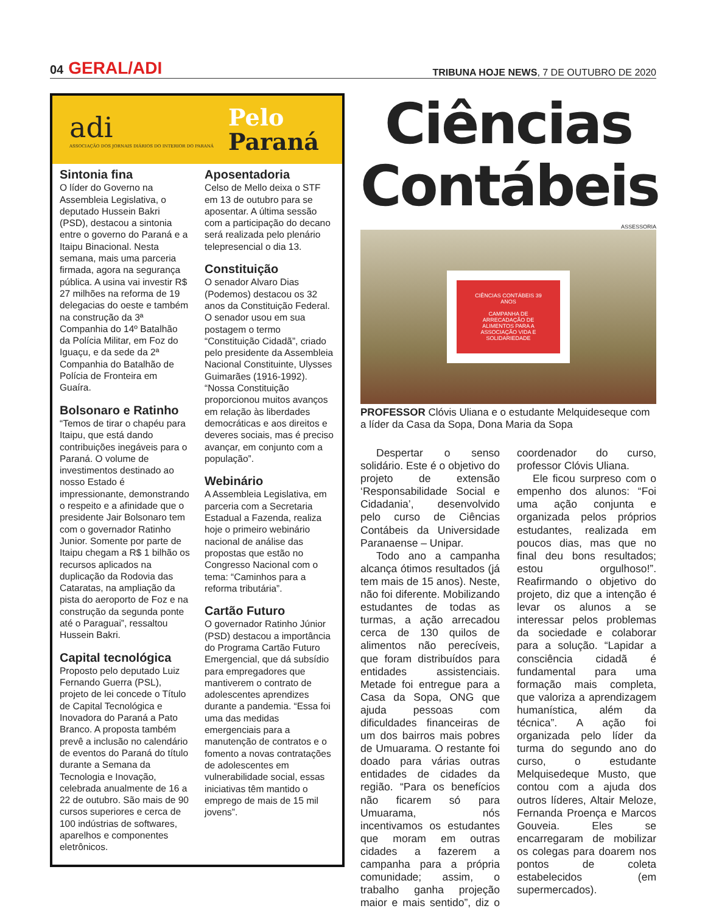04 GERAL/ADI
TRIBUNA HOJE NEWS, 7 DE OUTUBRO DE 2020
adi
ASSOCIAÇÃO DOS JORNAIS DIÁRIOS DO INTERIOR DO PARANÁ
Pelo
Paraná
Sintonia fina
O líder do Governo na Assembleia Legislativa, o deputado Hussein Bakri (PSD), destacou a sintonia entre o governo do Paraná e a Itaipu Binacional. Nesta semana, mais uma parceria firmada, agora na segurança pública. A usina vai investir R$ 27 milhões na reforma de 19 delegacias do oeste e também na construção da 3ª Companhia do 14º Batalhão da Polícia Militar, em Foz do Iguaçu, e da sede da 2ª Companhia do Batalhão de Polícia de Fronteira em Guaíra.
Bolsonaro e Ratinho
“Temos de tirar o chapéu para Itaipu, que está dando contribuições inegáveis para o Paraná. O volume de investimentos destinado ao nosso Estado é impressionante, demonstrando o respeito e a afinidade que o presidente Jair Bolsonaro tem com o governador Ratinho Junior. Somente por parte de Itaipu chegam a R$ 1 bilhão os recursos aplicados na duplicação da Rodovia das Cataratas, na ampliação da pista do aeroporto de Foz e na construção da segunda ponte até o Paraguai”, ressaltou Hussein Bakri.
Capital tecnológica
Proposto pelo deputado Luiz Fernando Guerra (PSL), projeto de lei concede o Título de Capital Tecnológica e Inovadora do Paraná a Pato Branco. A proposta também prevê a inclusão no calendário de eventos do Paraná do título durante a Semana da Tecnologia e Inovação, celebrada anualmente de 16 a 22 de outubro. São mais de 90 cursos superiores e cerca de 100 indústrias de softwares, aparelhos e componentes eletrônicos.
Aposentadoria
Celso de Mello deixa o STF em 13 de outubro para se aposentar. A última sessão com a participação do decano será realizada pelo plenário telepresencial o dia 13.
Constituição
O senador Alvaro Dias (Podemos) destacou os 32 anos da Constituição Federal. O senador usou em sua postagem o termo “Constituição Cidadã”, criado pelo presidente da Assembleia Nacional Constituinte, Ulysses Guimarães (1916-1992). “Nossa Constituição proporcionou muitos avanços em relação às liberdades democráticas e aos direitos e deveres sociais, mas é preciso avançar, em conjunto com a população”.
Webinário
A Assembleia Legislativa, em parceria com a Secretaria Estadual a Fazenda, realiza hoje o primeiro webinário nacional de análise das propostas que estão no Congresso Nacional com o tema: “Caminhos para a reforma tributária”.
Cartão Futuro
O governador Ratinho Júnior (PSD) destacou a importância do Programa Cartão Futuro Emergencial, que dá subsídio para empregadores que mantiverem o contrato de adolescentes aprendizes durante a pandemia. “Essa foi uma das medidas emergenciais para a manutenção de contratos e o fomento a novas contratações de adolescentes em vulnerabilidade social, essas iniciativas têm mantido o emprego de mais de 15 mil jovens”.
Ciências Contábeis
ASSESSORIA
CIÊNCIAS CONTÁBEIS 39 ANOS
CAMPANHA DE ARRECADAÇÃO DE ALIMENTOS PARA A ASSOCIAÇÃO VIDA E SOLIDARIEDADE
PROFESSOR Clóvis Uliana e o estudante Melquideseque com a líder da Casa da Sopa, Dona Maria da Sopa
Despertar o senso solidário. Este é o objetivo do projeto de extensão ‘Responsabilidade Social e Cidadania’, desenvolvido pelo curso de Ciências Contábeis da Universidade Paranaense – Unipar.
Todo ano a campanha alcança ótimos resultados (já tem mais de 15 anos). Neste, não foi diferente. Mobilizando estudantes de todas as turmas, a ação arrecadou cerca de 130 quilos de alimentos não perecíveis, que foram distribuídos para entidades assistenciais. Metade foi entregue para a Casa da Sopa, ONG que ajuda pessoas com dificuldades financeiras de um dos bairros mais pobres de Umuarama. O restante foi doado para várias outras entidades de cidades da região. “Para os benefícios não ficarem só para Umuarama, nós incentivamos os estudantes que moram em outras cidades a fazerem a campanha para a própria comunidade; assim, o trabalho ganha projeção maior e mais sentido”, diz o coordenador do curso, professor Clóvis Uliana.
Ele ficou surpreso com o empenho dos alunos: “Foi uma ação conjunta e organizada pelos próprios estudantes, realizada em poucos dias, mas que no final deu bons resultados; estou orgulhoso!”. Reafirmando o objetivo do projeto, diz que a intenção é levar os alunos a se interessar pelos problemas da sociedade e colaborar para a solução. “Lapidar a consciência cidadã é fundamental para uma formação mais completa, que valoriza a aprendizagem humanística, além da técnica”. A ação foi organizada pelo líder da turma do segundo ano do curso, o estudante Melquisedeque Musto, que contou com a ajuda dos outros líderes, Altair Meloze, Fernanda Proença e Marcos Gouveia. Eles se encarregaram de mobilizar os colegas para doarem nos pontos de coleta estabelecidos (em supermercados).